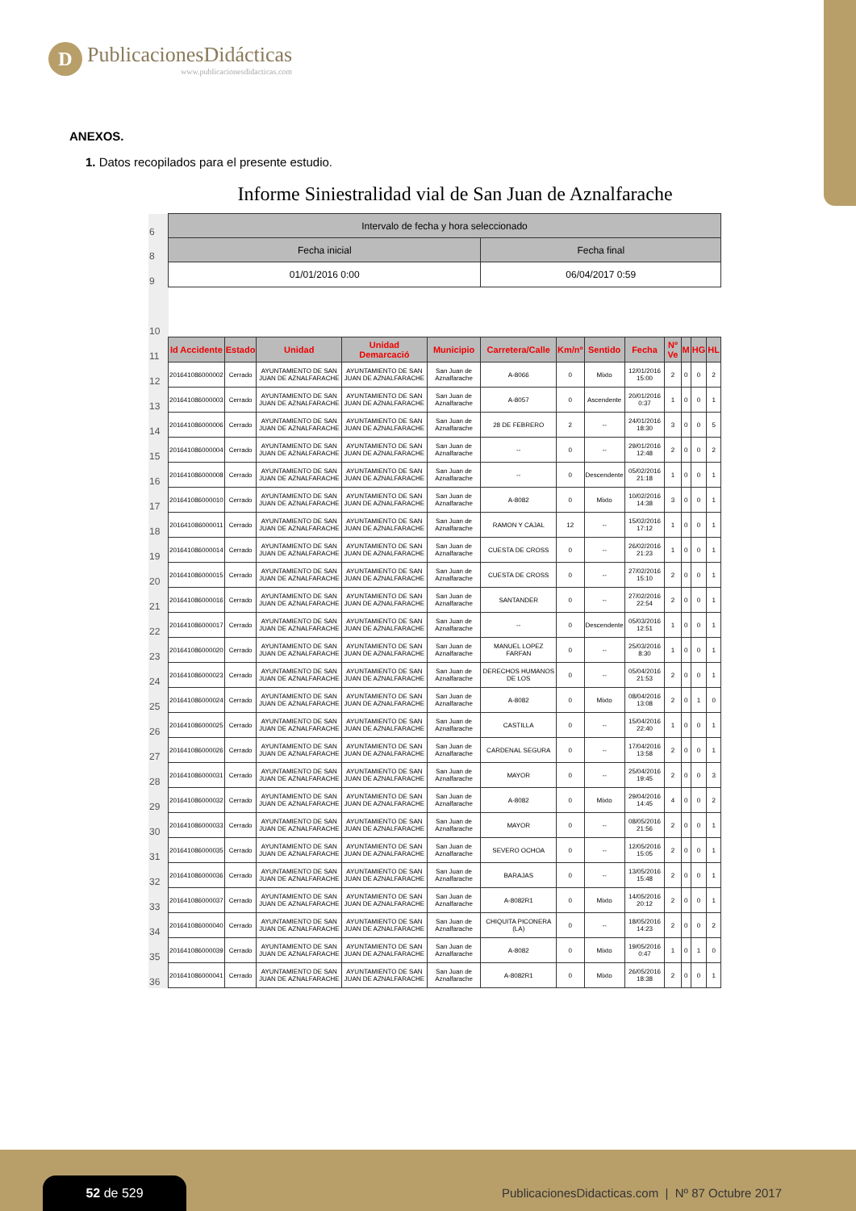D
PublicacionesDidácticas
www.publicacionesdidacticas.com
ANEXOS.
1. Datos recopilados para el presente estudio.
Informe Siniestralidad vial de San Juan de Aznalfarache
| 6 | Intervalo de fecha y hora seleccionado | | | | | | | | | | | | |
| 8 | Fecha inicial | | | | | Fecha final | | | | | | | |
| 9 | 01/01/2016 0:00 | | | | | 06/04/2017 0:59 | | | | | | | |
| 10 | | | | | | | | | | | | | |
| 11 | Id Accidente | Estado | Unidad | Unidad Demarcació | Municipio | Carretera/Calle | Km/nº | Sentido | Fecha | Nº Ve | M | HG | HL |
| 12 | 201641086000002 | Cerrado | AYUNTAMIENTO DE SAN JUAN DE AZNALFARACHE | AYUNTAMIENTO DE SAN JUAN DE AZNALFARACHE | San Juan de Aznalfarache | A-8066 | 0 | Mixto | 12/01/2016 15:00 | 2 | 0 | 0 | 2 |
| 13 | 201641086000003 | Cerrado | AYUNTAMIENTO DE SAN JUAN DE AZNALFARACHE | AYUNTAMIENTO DE SAN JUAN DE AZNALFARACHE | San Juan de Aznalfarache | A-8057 | 0 | Ascendente | 20/01/2016 0:37 | 1 | 0 | 0 | 1 |
| 14 | 201641086000006 | Cerrado | AYUNTAMIENTO DE SAN JUAN DE AZNALFARACHE | AYUNTAMIENTO DE SAN JUAN DE AZNALFARACHE | San Juan de Aznalfarache | 28 DE FEBRERO | 2 | -- | 24/01/2016 18:30 | 3 | 0 | 0 | 5 |
| 15 | 201641086000004 | Cerrado | AYUNTAMIENTO DE SAN JUAN DE AZNALFARACHE | AYUNTAMIENTO DE SAN JUAN DE AZNALFARACHE | San Juan de Aznalfarache | -- | 0 | -- | 29/01/2016 12:48 | 2 | 0 | 0 | 2 |
| 16 | 201641086000008 | Cerrado | AYUNTAMIENTO DE SAN JUAN DE AZNALFARACHE | AYUNTAMIENTO DE SAN JUAN DE AZNALFARACHE | San Juan de Aznalfarache | -- | 0 | Descendente | 05/02/2016 21:18 | 1 | 0 | 0 | 1 |
| 17 | 201641086000010 | Cerrado | AYUNTAMIENTO DE SAN JUAN DE AZNALFARACHE | AYUNTAMIENTO DE SAN JUAN DE AZNALFARACHE | San Juan de Aznalfarache | A-8082 | 0 | Mixto | 10/02/2016 14:38 | 3 | 0 | 0 | 1 |
| 18 | 201641086000011 | Cerrado | AYUNTAMIENTO DE SAN JUAN DE AZNALFARACHE | AYUNTAMIENTO DE SAN JUAN DE AZNALFARACHE | San Juan de Aznalfarache | RAMON Y CAJAL | 12 | -- | 15/02/2016 17:12 | 1 | 0 | 0 | 1 |
| 19 | 201641086000014 | Cerrado | AYUNTAMIENTO DE SAN JUAN DE AZNALFARACHE | AYUNTAMIENTO DE SAN JUAN DE AZNALFARACHE | San Juan de Aznalfarache | CUESTA DE CROSS | 0 | -- | 26/02/2016 21:23 | 1 | 0 | 0 | 1 |
| 20 | 201641086000015 | Cerrado | AYUNTAMIENTO DE SAN JUAN DE AZNALFARACHE | AYUNTAMIENTO DE SAN JUAN DE AZNALFARACHE | San Juan de Aznalfarache | CUESTA DE CROSS | 0 | -- | 27/02/2016 15:10 | 2 | 0 | 0 | 1 |
| 21 | 201641086000016 | Cerrado | AYUNTAMIENTO DE SAN JUAN DE AZNALFARACHE | AYUNTAMIENTO DE SAN JUAN DE AZNALFARACHE | San Juan de Aznalfarache | SANTANDER | 0 | -- | 27/02/2016 22:54 | 2 | 0 | 0 | 1 |
| 22 | 201641086000017 | Cerrado | AYUNTAMIENTO DE SAN JUAN DE AZNALFARACHE | AYUNTAMIENTO DE SAN JUAN DE AZNALFARACHE | San Juan de Aznalfarache | -- | 0 | Descendente | 05/03/2016 12:51 | 1 | 0 | 0 | 1 |
| 23 | 201641086000020 | Cerrado | AYUNTAMIENTO DE SAN JUAN DE AZNALFARACHE | AYUNTAMIENTO DE SAN JUAN DE AZNALFARACHE | San Juan de Aznalfarache | MANUEL LOPEZ FARFAN | 0 | -- | 25/03/2016 8:30 | 1 | 0 | 0 | 1 |
| 24 | 201641086000023 | Cerrado | AYUNTAMIENTO DE SAN JUAN DE AZNALFARACHE | AYUNTAMIENTO DE SAN JUAN DE AZNALFARACHE | San Juan de Aznalfarache | DERECHOS HUMANOS DE LOS | 0 | -- | 05/04/2016 21:53 | 2 | 0 | 0 | 1 |
| 25 | 201641086000024 | Cerrado | AYUNTAMIENTO DE SAN JUAN DE AZNALFARACHE | AYUNTAMIENTO DE SAN JUAN DE AZNALFARACHE | San Juan de Aznalfarache | A-8082 | 0 | Mixto | 08/04/2016 13:08 | 2 | 0 | 1 | 0 |
| 26 | 201641086000025 | Cerrado | AYUNTAMIENTO DE SAN JUAN DE AZNALFARACHE | AYUNTAMIENTO DE SAN JUAN DE AZNALFARACHE | San Juan de Aznalfarache | CASTILLA | 0 | -- | 15/04/2016 22:40 | 1 | 0 | 0 | 1 |
| 27 | 201641086000026 | Cerrado | AYUNTAMIENTO DE SAN JUAN DE AZNALFARACHE | AYUNTAMIENTO DE SAN JUAN DE AZNALFARACHE | San Juan de Aznalfarache | CARDENAL SEGURA | 0 | -- | 17/04/2016 13:58 | 2 | 0 | 0 | 1 |
| 28 | 201641086000031 | Cerrado | AYUNTAMIENTO DE SAN JUAN DE AZNALFARACHE | AYUNTAMIENTO DE SAN JUAN DE AZNALFARACHE | San Juan de Aznalfarache | MAYOR | 0 | -- | 25/04/2016 19:45 | 2 | 0 | 0 | 3 |
| 29 | 201641086000032 | Cerrado | AYUNTAMIENTO DE SAN JUAN DE AZNALFARACHE | AYUNTAMIENTO DE SAN JUAN DE AZNALFARACHE | San Juan de Aznalfarache | A-8082 | 0 | Mixto | 29/04/2016 14:45 | 4 | 0 | 0 | 2 |
| 30 | 201641086000033 | Cerrado | AYUNTAMIENTO DE SAN JUAN DE AZNALFARACHE | AYUNTAMIENTO DE SAN JUAN DE AZNALFARACHE | San Juan de Aznalfarache | MAYOR | 0 | -- | 08/05/2016 21:56 | 2 | 0 | 0 | 1 |
| 31 | 201641086000035 | Cerrado | AYUNTAMIENTO DE SAN JUAN DE AZNALFARACHE | AYUNTAMIENTO DE SAN JUAN DE AZNALFARACHE | San Juan de Aznalfarache | SEVERO OCHOA | 0 | -- | 12/05/2016 15:05 | 2 | 0 | 0 | 1 |
| 32 | 201641086000036 | Cerrado | AYUNTAMIENTO DE SAN JUAN DE AZNALFARACHE | AYUNTAMIENTO DE SAN JUAN DE AZNALFARACHE | San Juan de Aznalfarache | BARAJAS | 0 | -- | 13/05/2016 15:48 | 2 | 0 | 0 | 1 |
| 33 | 201641086000037 | Cerrado | AYUNTAMIENTO DE SAN JUAN DE AZNALFARACHE | AYUNTAMIENTO DE SAN JUAN DE AZNALFARACHE | San Juan de Aznalfarache | A-8082R1 | 0 | Mixto | 14/05/2016 20:12 | 2 | 0 | 0 | 1 |
| 34 | 201641086000040 | Cerrado | AYUNTAMIENTO DE SAN JUAN DE AZNALFARACHE | AYUNTAMIENTO DE SAN JUAN DE AZNALFARACHE | San Juan de Aznalfarache | CHIQUITA PICONERA (LA) | 0 | -- | 18/05/2016 14:23 | 2 | 0 | 0 | 2 |
| 35 | 201641086000039 | Cerrado | AYUNTAMIENTO DE SAN JUAN DE AZNALFARACHE | AYUNTAMIENTO DE SAN JUAN DE AZNALFARACHE | San Juan de Aznalfarache | A-8082 | 0 | Mixto | 19/05/2016 0:47 | 1 | 0 | 1 | 0 |
| 36 | 201641086000041 | Cerrado | AYUNTAMIENTO DE SAN JUAN DE AZNALFARACHE | AYUNTAMIENTO DE SAN JUAN DE AZNALFARACHE | San Juan de Aznalfarache | A-8082R1 | 0 | Mixto | 26/05/2016 18:38 | 2 | 0 | 0 | 1 |
52 de 529
PublicacionesDidacticas.com | Nº 87 Octubre 2017